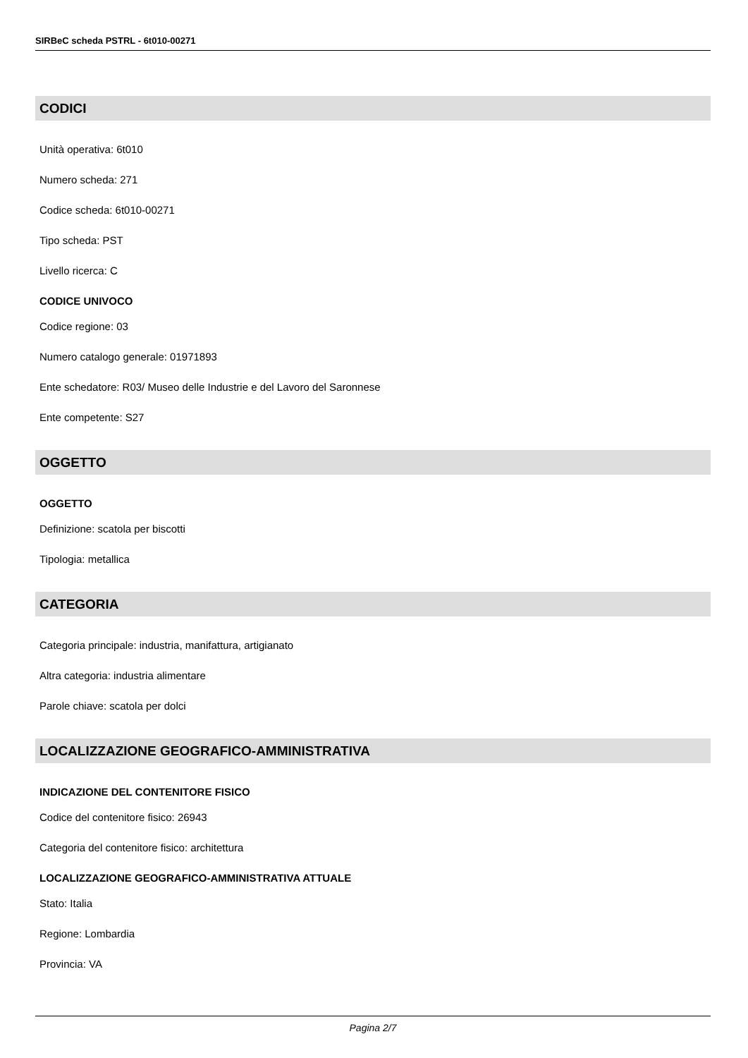SIRBeC scheda PSTRL - 6t010-00271
CODICI
Unità operativa: 6t010
Numero scheda: 271
Codice scheda: 6t010-00271
Tipo scheda: PST
Livello ricerca: C
CODICE UNIVOCO
Codice regione: 03
Numero catalogo generale: 01971893
Ente schedatore: R03/ Museo delle Industrie e del Lavoro del Saronnese
Ente competente: S27
OGGETTO
OGGETTO
Definizione: scatola per biscotti
Tipologia: metallica
CATEGORIA
Categoria principale: industria, manifattura, artigianato
Altra categoria: industria alimentare
Parole chiave: scatola per dolci
LOCALIZZAZIONE GEOGRAFICO-AMMINISTRATIVA
INDICAZIONE DEL CONTENITORE FISICO
Codice del contenitore fisico: 26943
Categoria del contenitore fisico: architettura
LOCALIZZAZIONE GEOGRAFICO-AMMINISTRATIVA ATTUALE
Stato: Italia
Regione: Lombardia
Provincia: VA
Pagina 2/7